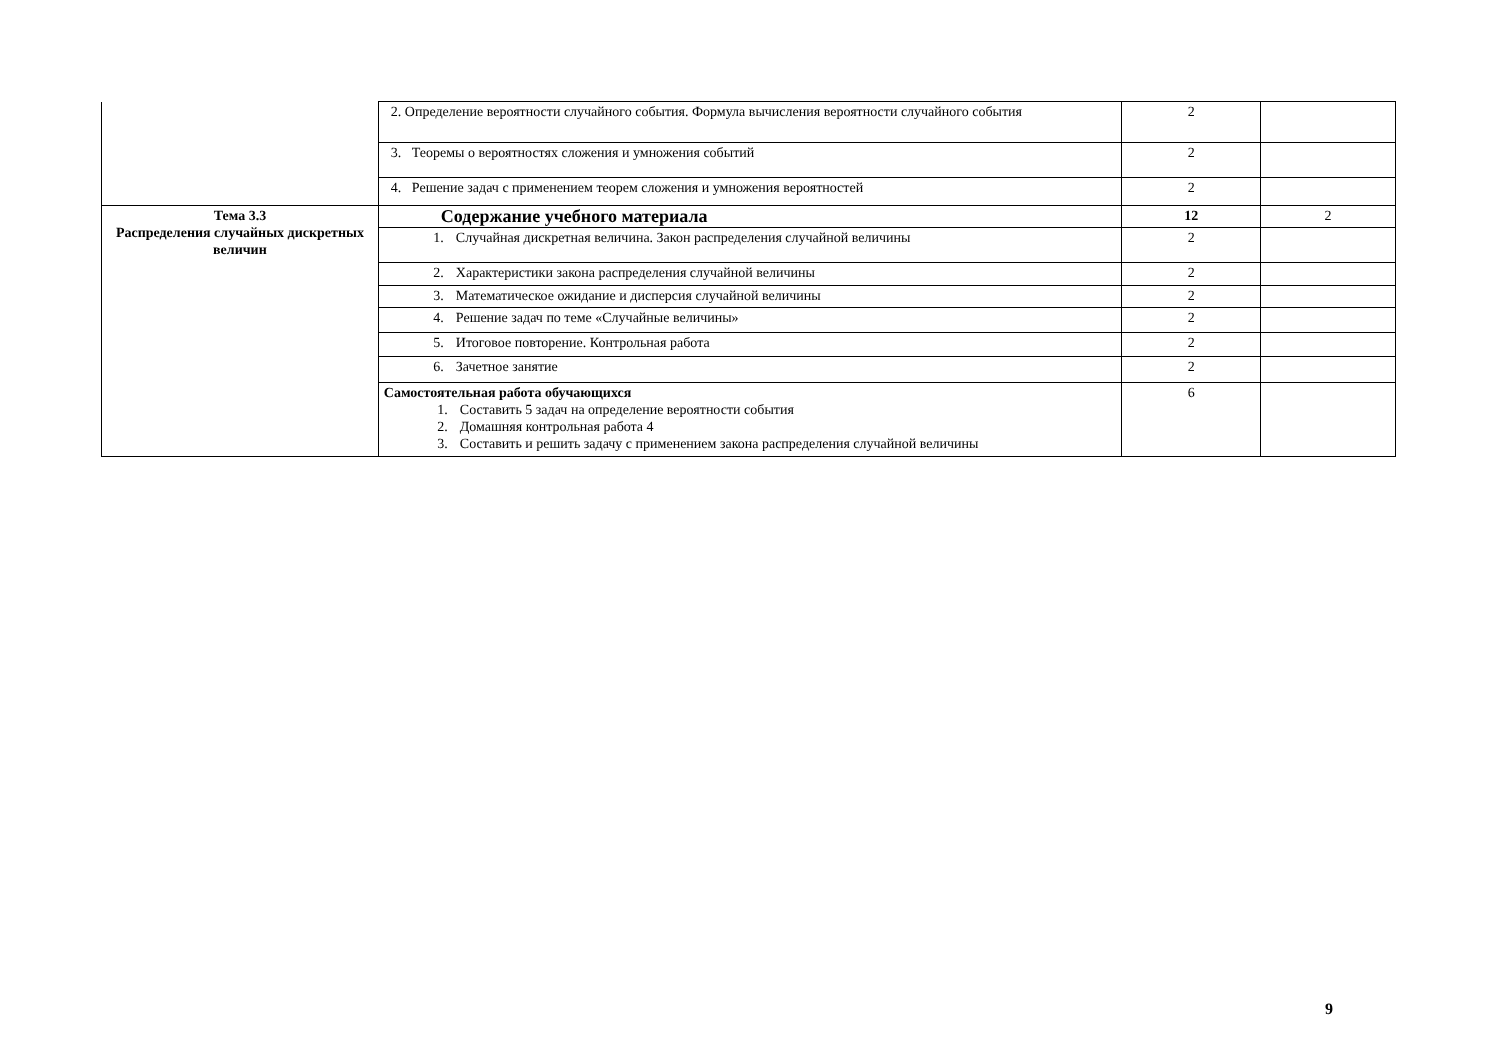| | 2. Определение вероятности случайного события. Формула вычисления вероятности случайного события | 2 | |
| | 3. Теоремы о вероятностях сложения и умножения событий | 2 | |
| | 4. Решение задач с применением теорем сложения и умножения вероятностей | 2 | |
| Тема 3.3 Распределения случайных дискретных величин | Содержание учебного материала | 12 | 2 |
| | 1. Случайная дискретная величина. Закон распределения случайной величины | 2 | |
| | 2. Характеристики закона распределения случайной величины | 2 | |
| | 3. Математическое ожидание и дисперсия случайной величины | 2 | |
| | 4. Решение задач по теме «Случайные величины» | 2 | |
| | 5. Итоговое повторение. Контрольная работа | 2 | |
| | 6. Зачетное занятие | 2 | |
| | Самостоятельная работа обучающихся 1. Составить 5 задач на определение вероятности события 2. Домашняя контрольная работа 4 3. Составить и решить задачу с применением закона распределения случайной величины | 6 | |
9